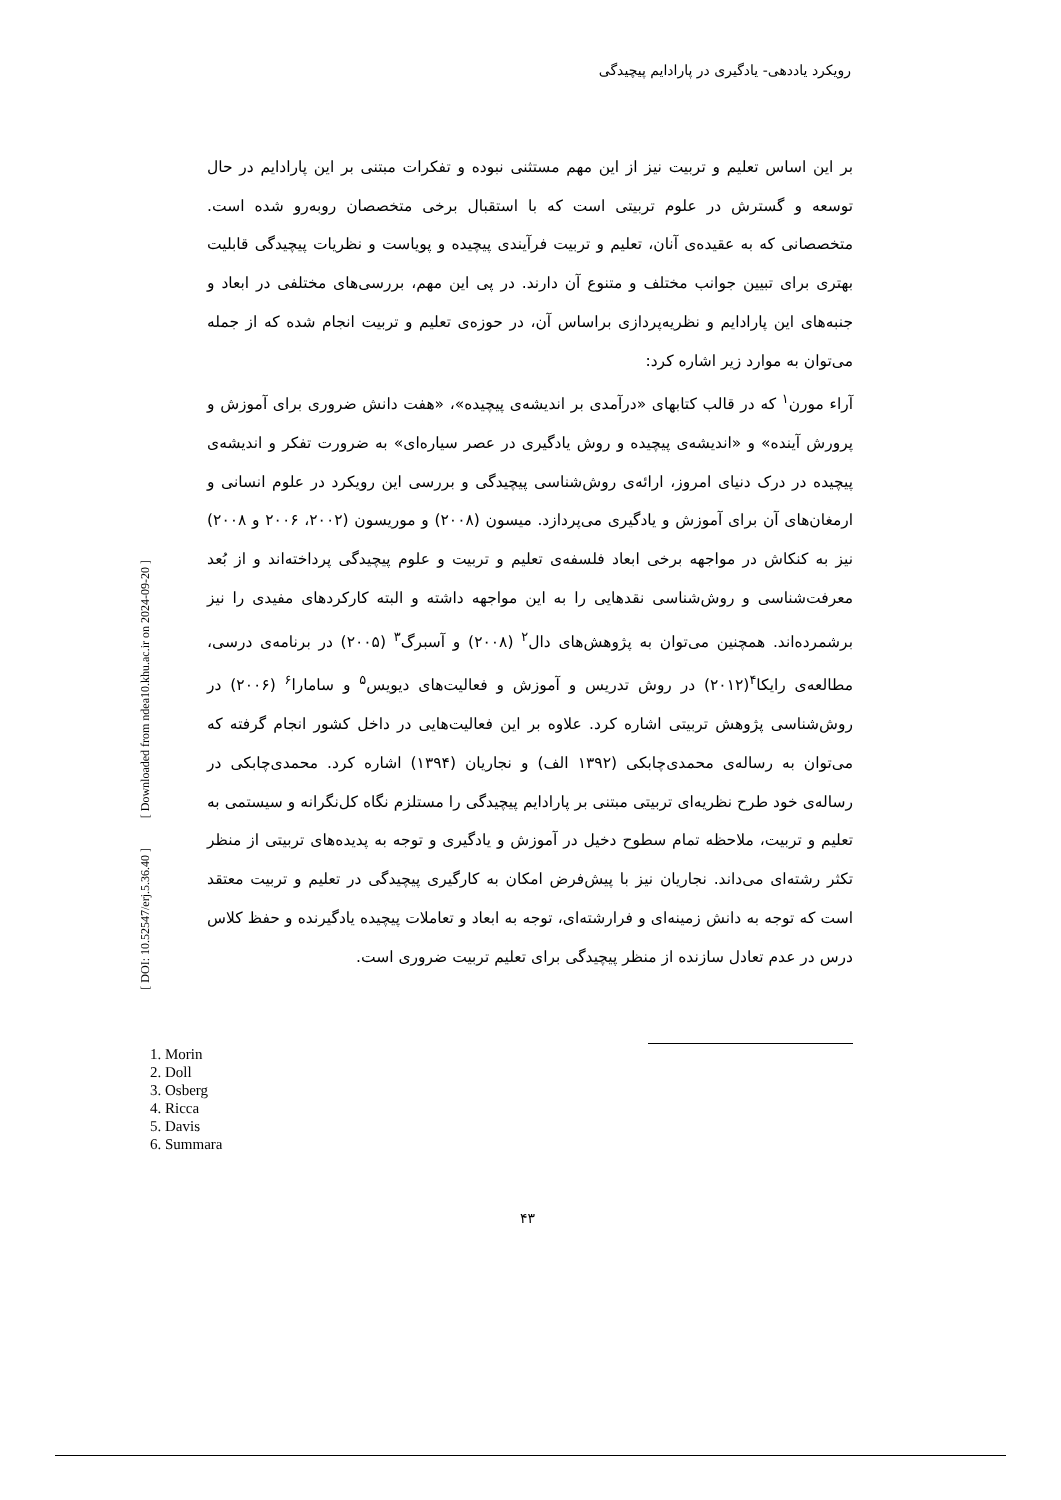رویکرد یاددهی- یادگیری در پارادایم پیچیدگی
بر این اساس تعلیم و تربیت نیز از این مهم مستثنی نبوده و تفکرات مبتنی بر این پارادایم در حال توسعه و گسترش در علوم تربیتی است که با استقبال برخی متخصصان روبه‌رو شده است. متخصصانی که به عقیده‌ی آنان، تعلیم و تربیت فرآیندی پیچیده و پویاست و نظریات پیچیدگی قابلیت بهتری برای تبیین جوانب مختلف و متنوع آن دارند. در پی این مهم، بررسی‌های مختلفی در ابعاد و جنبه‌های این پارادایم و نظریه‌پردازی براساس آن، در حوزه‌ی تعلیم و تربیت انجام شده که از جمله می‌توان به موارد زیر اشاره کرد:
آراء مورن<sup>۱</sup> که در قالب کتابهای «درآمدی بر اندیشه‌ی پیچیده»، «هفت دانش ضروری برای آموزش و پرورش آینده» و «اندیشه‌ی پیچیده و روش یادگیری در عصر سیاره‌ای» به ضرورت تفکر و اندیشه‌ی پیچیده در درک دنیای امروز، ارائه‌ی روش‌شناسی پیچیدگی و بررسی این رویکرد در علوم انسانی و ارمغان‌های آن برای آموزش و یادگیری می‌پردازد. میسون (۲۰۰۸) و موریسون (۲۰۰۲، ۲۰۰۶ و ۲۰۰۸) نیز به کنکاش در مواجهه برخی ابعاد فلسفه‌ی تعلیم و تربیت و علوم پیچیدگی پرداخته‌اند و از بُعد معرفت‌شناسی و روش‌شناسی نقدهایی را به این مواجهه داشته و البته کارکردهای مفیدی را نیز برشمرده‌اند. همچنین می‌توان به پژوهش‌های دال<sup>۲</sup> (۲۰۰۸) و آسبرگ<sup>۳</sup> (۲۰۰۵) در برنامه‌ی درسی، مطالعه‌ی رایکا<sup>۴</sup>(۲۰۱۲) در روش تدریس و آموزش و فعالیت‌های دیویس<sup>۵</sup> و سامارا<sup>۶</sup> (۲۰۰۶) در روش‌شناسی پژوهش تربیتی اشاره کرد. علاوه بر این فعالیت‌هایی در داخل کشور انجام گرفته که می‌توان به رساله‌ی محمدی‌چابکی (۱۳۹۲ الف) و نجاریان (۱۳۹۴) اشاره کرد. محمدی‌چابکی در رساله‌ی خود طرح نظریه‌ای تربیتی مبتنی بر پارادایم پیچیدگی را مستلزم نگاه کل‌نگرانه و سیستمی به تعلیم و تربیت، ملاحظه تمام سطوح دخیل در آموزش و یادگیری و توجه به پدیده‌های تربیتی از منظر تکثر رشته‌ای می‌داند. نجاریان نیز با پیش‌فرض امکان به کارگیری پیچیدگی در تعلیم و تربیت معتقد است که توجه به دانش زمینه‌ای و فرارشته‌ای، توجه به ابعاد و تعاملات پیچیده یادگیرنده و حفظ کلاس درس در عدم تعادل سازنده از منظر پیچیدگی برای تعلیم تربیت ضروری است.
[ Downloaded from ndea10.khu.ac.ir on 2024-09-20 ]
[ DOI: 10.52547/erj.5.36.40 ]
1. Morin
2. Doll
3. Osberg
4. Ricca
5. Davis
6. Summara
۴۳